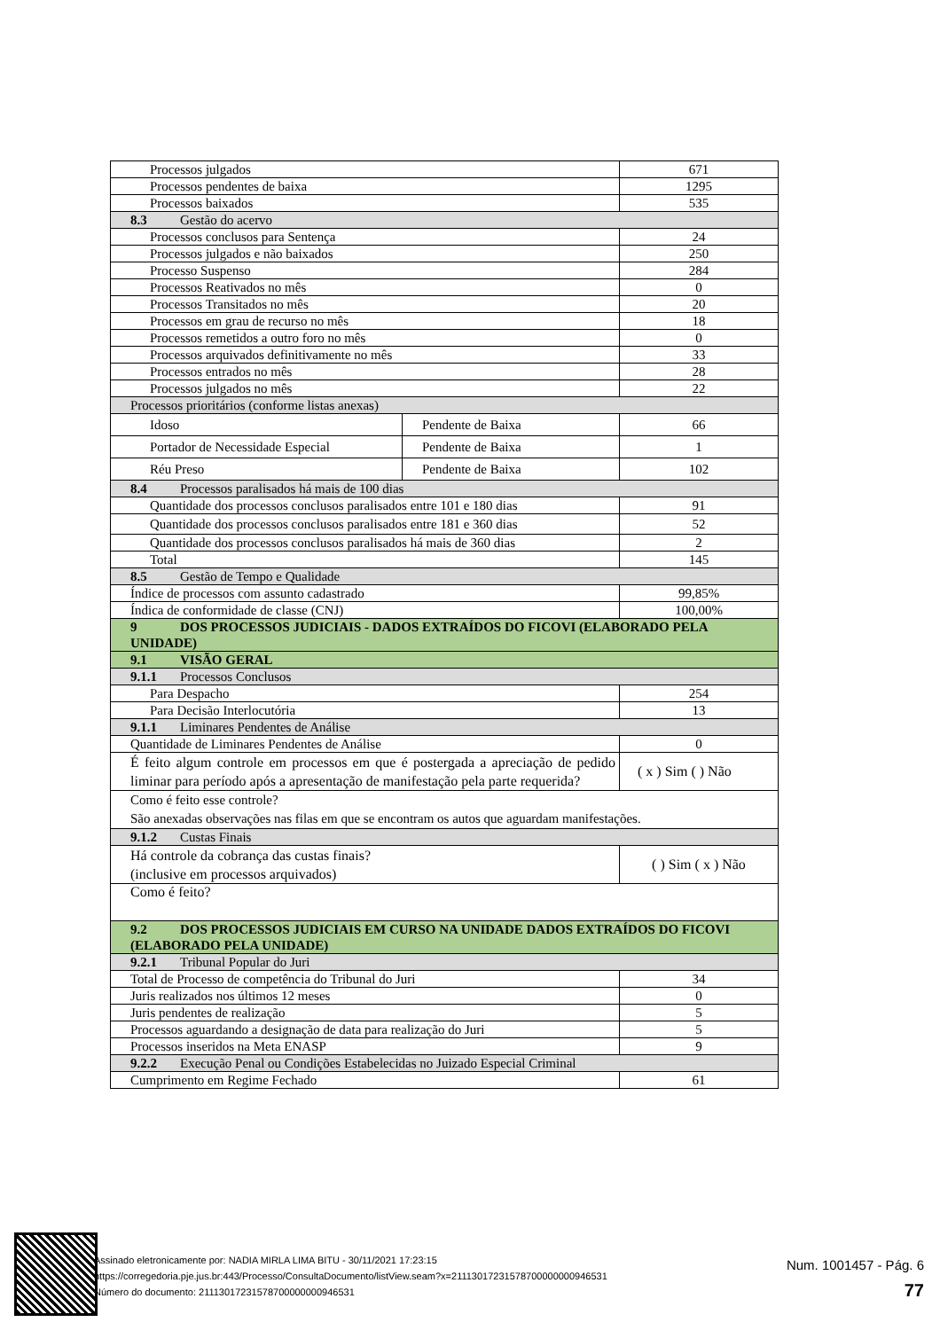| Processos julgados | | 671 |
| Processos pendentes de baixa | | 1295 |
| Processos baixados | | 535 |
| 8.3 Gestão do acervo | | |
| Processos conclusos para Sentença | | 24 |
| Processos julgados e não baixados | | 250 |
| Processo Suspenso | | 284 |
| Processos Reativados no mês | | 0 |
| Processos Transitados no mês | | 20 |
| Processos em grau de recurso no mês | | 18 |
| Processos remetidos a outro foro no mês | | 0 |
| Processos arquivados definitivamente no mês | | 33 |
| Processos entrados no mês | | 28 |
| Processos julgados no mês | | 22 |
| Processos prioritários (conforme listas anexas) | | |
| Idoso | Pendente de Baixa | 66 |
| Portador de Necessidade Especial | Pendente de Baixa | 1 |
| Réu Preso | Pendente de Baixa | 102 |
| 8.4 Processos paralisados há mais de 100 dias | | |
| Quantidade dos processos conclusos paralisados entre 101 e 180 dias | | 91 |
| Quantidade dos processos conclusos paralisados entre 181 e 360 dias | | 52 |
| Quantidade dos processos conclusos paralisados há mais de 360 dias | | 2 |
| Total | | 145 |
| 8.5 Gestão de Tempo e Qualidade | | |
| Índice de processos com assunto cadastrado | | 99,85% |
| Índica de conformidade de classe (CNJ) | | 100,00% |
| 9 DOS PROCESSOS JUDICIAIS - DADOS EXTRAÍDOS DO FICOVI (ELABORADO PELA UNIDADE) | | |
| 9.1 VISÃO GERAL | | |
| 9.1.1 Processos Conclusos | | |
| Para Despacho | | 254 |
| Para Decisão Interlocutória | | 13 |
| 9.1.1 Liminares Pendentes de Análise | | |
| Quantidade de Liminares Pendentes de Análise | | 0 |
| É feito algum controle em processos em que é postergada a apreciação de pedido liminar para período após a apresentação de manifestação pela parte requerida? | | ( x ) Sim ( ) Não |
| Como é feito esse controle? São anexadas observações nas filas em que se encontram os autos que aguardam manifestações. | | |
| 9.1.2 Custas Finais | | |
| Há controle da cobrança das custas finais? (inclusive em processos arquivados) | | ( ) Sim ( x ) Não |
| Como é feito? | | |
| 9.2 DOS PROCESSOS JUDICIAIS EM CURSO NA UNIDADE DADOS EXTRAÍDOS DO FICOVI (ELABORADO PELA UNIDADE) | | |
| 9.2.1 Tribunal Popular do Juri | | |
| Total de Processo de competência do Tribunal do Juri | | 34 |
| Juris realizados nos últimos 12 meses | | 0 |
| Juris pendentes de realização | | 5 |
| Processos aguardando a designação de data para realização do Juri | | 5 |
| Processos inseridos na Meta ENASP | | 9 |
| 9.2.2 Execução Penal ou Condições Estabelecidas no Juizado Especial Criminal | | |
| Cumprimento em Regime Fechado | | 61 |
Assinado eletronicamente por: NADIA MIRLA LIMA BITU - 30/11/2021 17:23:15
https://corregedoria.pje.jus.br:443/Processo/ConsultaDocumento/listView.seam?x=21113017231578700000000946531
Número do documento: 21113017231578700000000946531
Num. 1001457 - Pág. 6
77